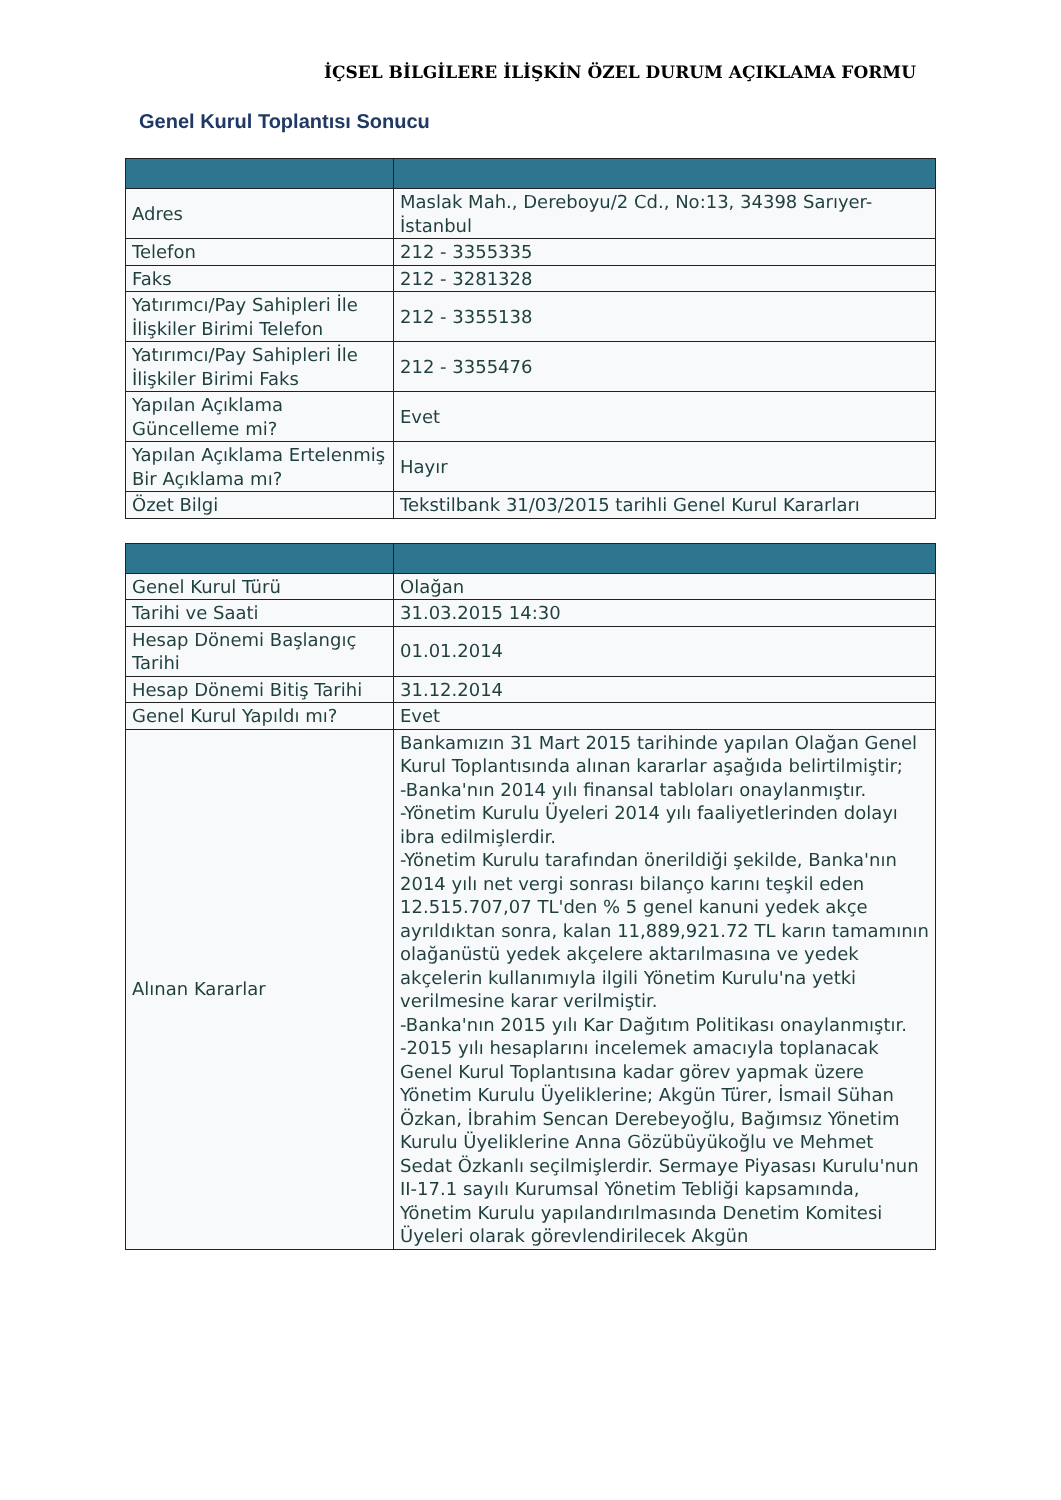İÇSEL BİLGİLERE İLİŞKİN ÖZEL DURUM AÇIKLAMA FORMU
Genel Kurul Toplantısı Sonucu
| Adres | Maslak Mah., Dereboyu/2 Cd., No:13, 34398 Sarıyer-İstanbul |
| Telefon | 212 - 3355335 |
| Faks | 212 - 3281328 |
| Yatırımcı/Pay Sahipleri İle İlişkiler Birimi Telefon | 212 - 3355138 |
| Yatırımcı/Pay Sahipleri İle İlişkiler Birimi Faks | 212 - 3355476 |
| Yapılan Açıklama Güncelleme mi? | Evet |
| Yapılan Açıklama Ertelenmiş Bir Açıklama mı? | Hayır |
| Özet Bilgi | Tekstilbank 31/03/2015 tarihli Genel Kurul Kararları |
| Genel Kurul Türü | Olağan |
| Tarihi ve Saati | 31.03.2015 14:30 |
| Hesap Dönemi Başlangıç Tarihi | 01.01.2014 |
| Hesap Dönemi Bitiş Tarihi | 31.12.2014 |
| Genel Kurul Yapıldı mı? | Evet |
| Alınan Kararlar | Bankamızın 31 Mart 2015 tarihinde yapılan Olağan Genel Kurul Toplantısında alınan kararlar aşağıda belirtilmiştir; -Banka'nın 2014 yılı finansal tabloları onaylanmıştır. -Yönetim Kurulu Üyeleri 2014 yılı faaliyetlerinden dolayı ibra edilmişlerdir. -Yönetim Kurulu tarafından önerildiği şekilde, Banka'nın 2014 yılı net vergi sonrası bilanço karını teşkil eden 12.515.707,07 TL'den % 5 genel kanuni yedek akçe ayrıldıktan sonra, kalan 11,889,921.72 TL karın tamamının olağanüstü yedek akçelere aktarılmasına ve yedek akçelerin kullanımıyla ilgili Yönetim Kurulu'na yetki verilmesine karar verilmiştir. -Banka'nın 2015 yılı Kar Dağıtım Politikası onaylanmıştır. -2015 yılı hesaplarını incelemek amacıyla toplanacak Genel Kurul Toplantısına kadar görev yapmak üzere Yönetim Kurulu Üyeliklerine; Akgün Türer, İsmail Sühan Özkan, İbrahim Sencan Derebeyoğlu, Bağımsız Yönetim Kurulu Üyeliklerine Anna Gözübüyükoğlu ve Mehmet Sedat Özkanlı seçilmişlerdir. Sermaye Piyasası Kurulu'nun II-17.1 sayılı Kurumsal Yönetim Tebliği kapsamında, Yönetim Kurulu yapılandırılmasında Denetim Komitesi Üyeleri olarak görevlendirilecek Akgün |